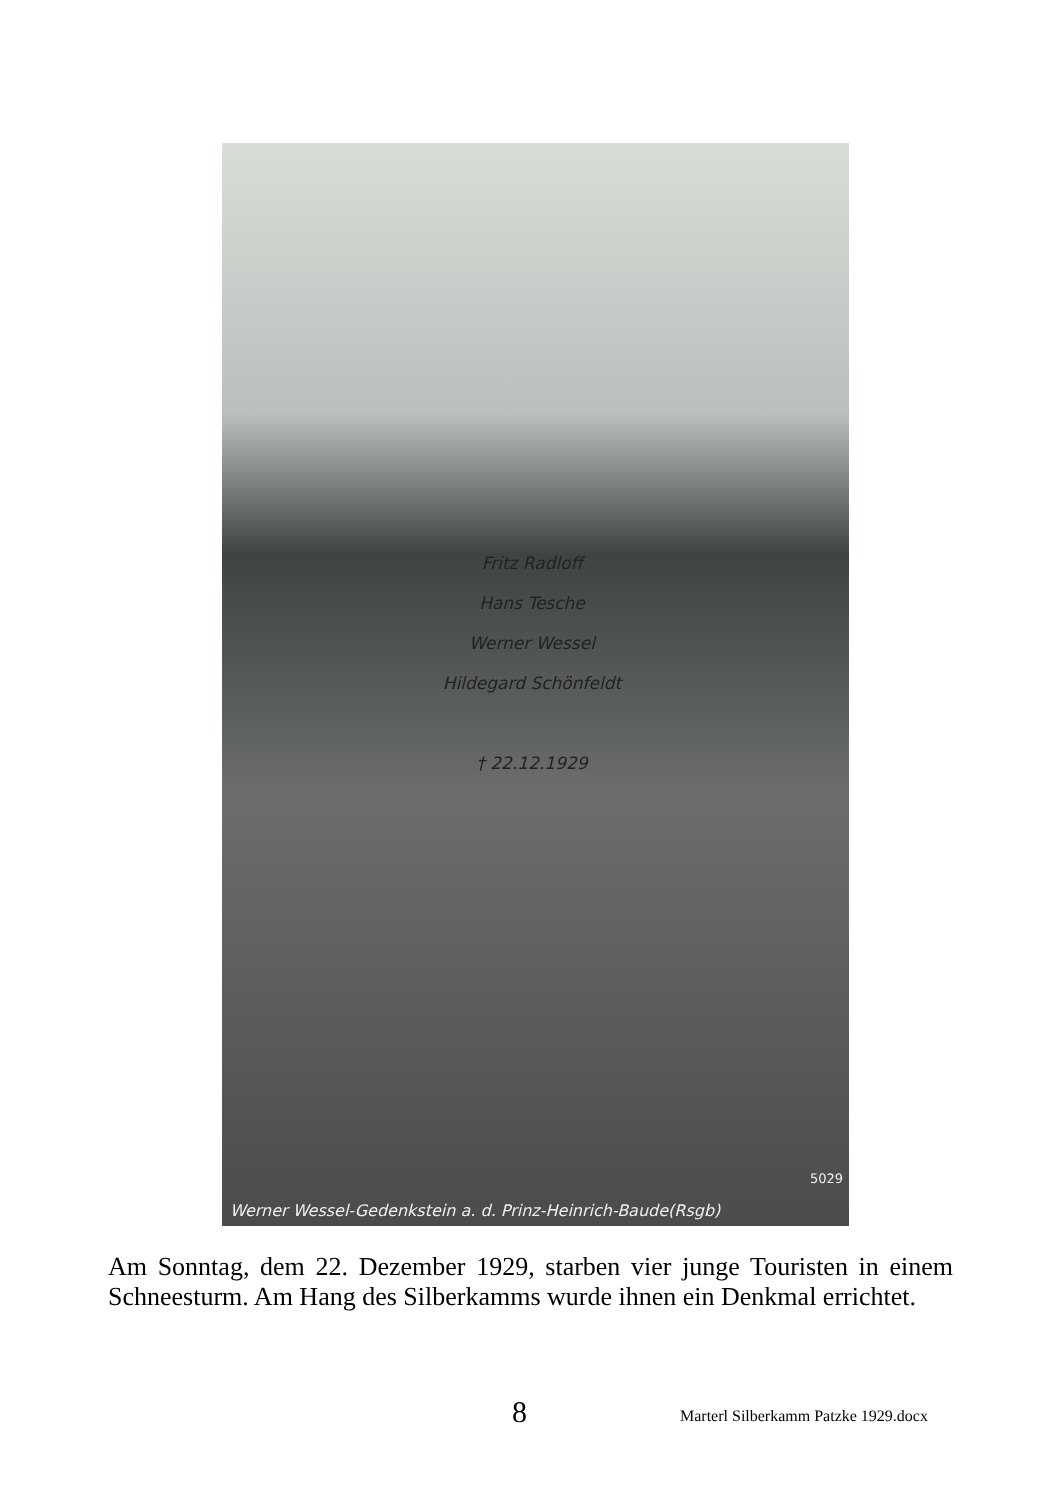Fritz Radloff
Hans Tesche
Werner Wessel
Hildegard Schönfeldt
† 22.12.1929
5029
Werner Wessel-Gedenkstein a. d. Prinz-Heinrich-Baude(Rsgb)
Am Sonntag, dem 22. Dezember 1929, starben vier junge Touristen in einem Schneesturm. Am Hang des Silberkamms wurde ihnen ein Denkmal errichtet.
8 Marterl Silberkamm Patzke 1929.docx